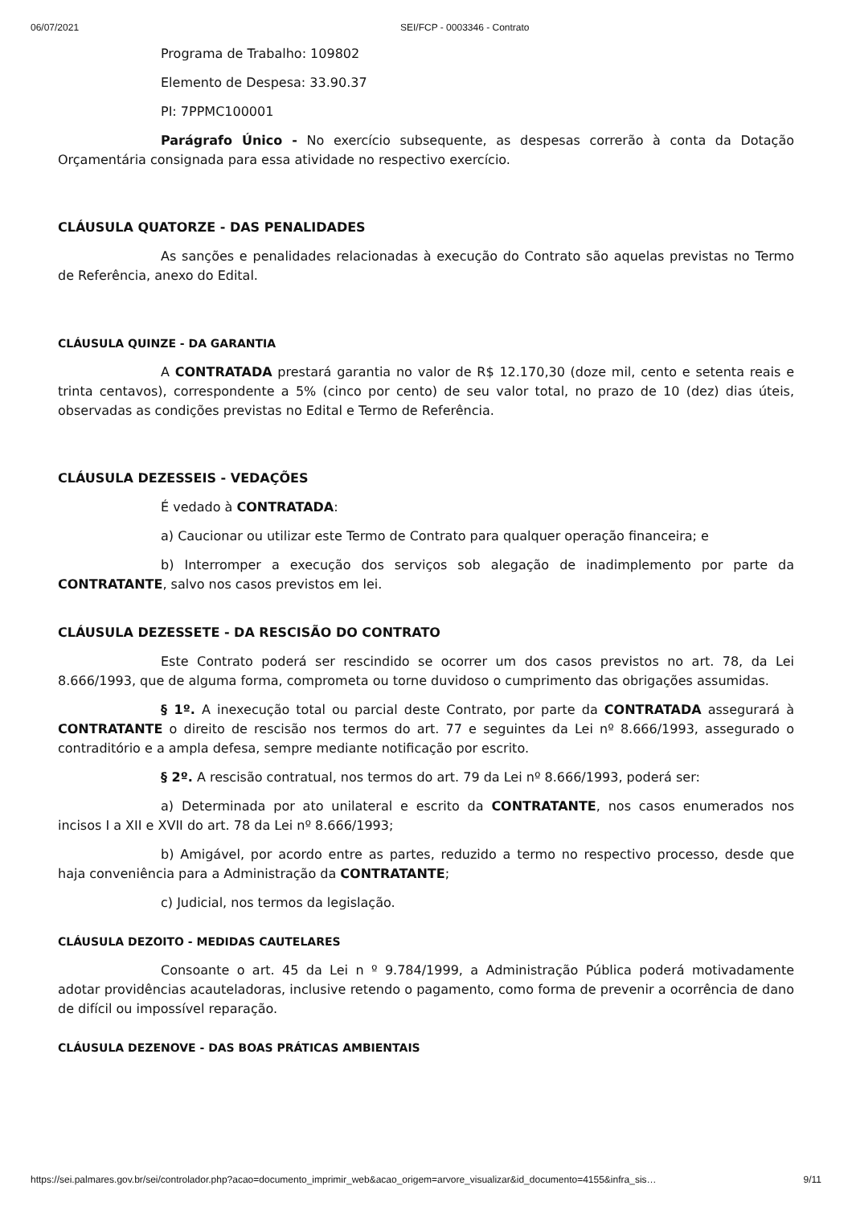06/07/2021 SEI/FCP - 0003346 - Contrato
Programa de Trabalho: 109802
Elemento de Despesa: 33.90.37
PI: 7PPMC100001
Parágrafo Único - No exercício subsequente, as despesas correrão à conta da Dotação Orçamentária consignada para essa atividade no respectivo exercício.
CLÁUSULA QUATORZE - DAS PENALIDADES
As sanções e penalidades relacionadas à execução do Contrato são aquelas previstas no Termo de Referência, anexo do Edital.
CLÁUSULA QUINZE - DA GARANTIA
A CONTRATADA prestará garantia no valor de R$ 12.170,30 (doze mil, cento e setenta reais e trinta centavos), correspondente a 5% (cinco por cento) de seu valor total, no prazo de 10 (dez) dias úteis, observadas as condições previstas no Edital e Termo de Referência.
CLÁUSULA DEZESSEIS - VEDAÇÕES
É vedado à CONTRATADA:
a) Caucionar ou utilizar este Termo de Contrato para qualquer operação financeira; e
b) Interromper a execução dos serviços sob alegação de inadimplemento por parte da CONTRATANTE, salvo nos casos previstos em lei.
CLÁUSULA DEZESSETE - DA RESCISÃO DO CONTRATO
Este Contrato poderá ser rescindido se ocorrer um dos casos previstos no art. 78, da Lei 8.666/1993, que de alguma forma, comprometa ou torne duvidoso o cumprimento das obrigações assumidas.
§ 1º. A inexecução total ou parcial deste Contrato, por parte da CONTRATADA assegurará à CONTRATANTE o direito de rescisão nos termos do art. 77 e seguintes da Lei nº 8.666/1993, assegurado o contraditório e a ampla defesa, sempre mediante notificação por escrito.
§ 2º. A rescisão contratual, nos termos do art. 79 da Lei nº 8.666/1993, poderá ser:
a) Determinada por ato unilateral e escrito da CONTRATANTE, nos casos enumerados nos incisos I a XII e XVII do art. 78 da Lei nº 8.666/1993;
b) Amigável, por acordo entre as partes, reduzido a termo no respectivo processo, desde que haja conveniência para a Administração da CONTRATANTE;
c) Judicial, nos termos da legislação.
CLÁUSULA DEZOITO - MEDIDAS CAUTELARES
Consoante o art. 45 da Lei n º 9.784/1999, a Administração Pública poderá motivadamente adotar providências acauteladoras, inclusive retendo o pagamento, como forma de prevenir a ocorrência de dano de difícil ou impossível reparação.
CLÁUSULA DEZENOVE - DAS BOAS PRÁTICAS AMBIENTAIS
https://sei.palmares.gov.br/sei/controlador.php?acao=documento_imprimir_web&acao_origem=arvore_visualizar&id_documento=4155&infra_sis… 9/11